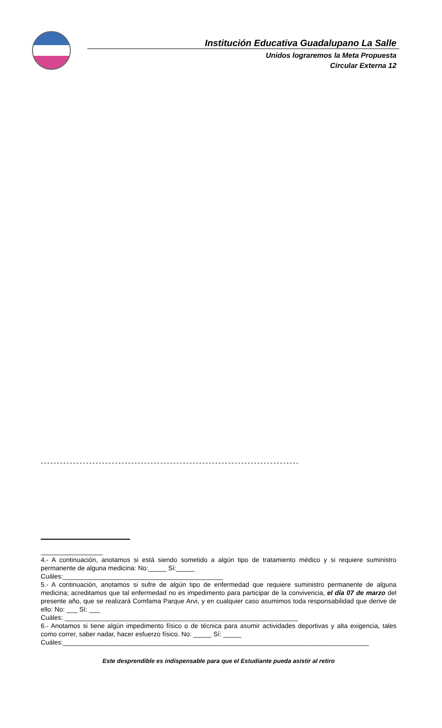Institución Educativa Guadalupano La Salle
Unidos lograremos la Meta Propuesta
Circular Externa 12
--------------------------------------------------------------------------------
_________________
4.- A continuación, anotamos si está siendo sometido a algún tipo de tratamiento médico y si requiere suministro permanente de alguna medicina: No:_____ Sí:_____
Cuáles:____________________________________________
5.- A continuación, anotamos si sufre de algún tipo de enfermedad que requiere suministro permanente de alguna medicina; acreditamos que tal enfermedad no es impedimento para participar de la convivencia, el día 07 de marzo del presente año, que se realizará Comfama Parque Arvi, y en cualquier caso asumimos toda responsabilidad que derive de ello: No: ___ Sí: ___
Cuáles: ________________________________________________________________
6.- Anotamos si tiene algún impedimento físico o de técnica para asumir actividades deportivas y alta exigencia, tales como correr, saber nadar, hacer esfuerzo físico. No: _____ Sí: _____
Cuáles:____________________________________________________________________________________
Este desprendible es indispensable para que el Estudiante pueda asistir al retiro